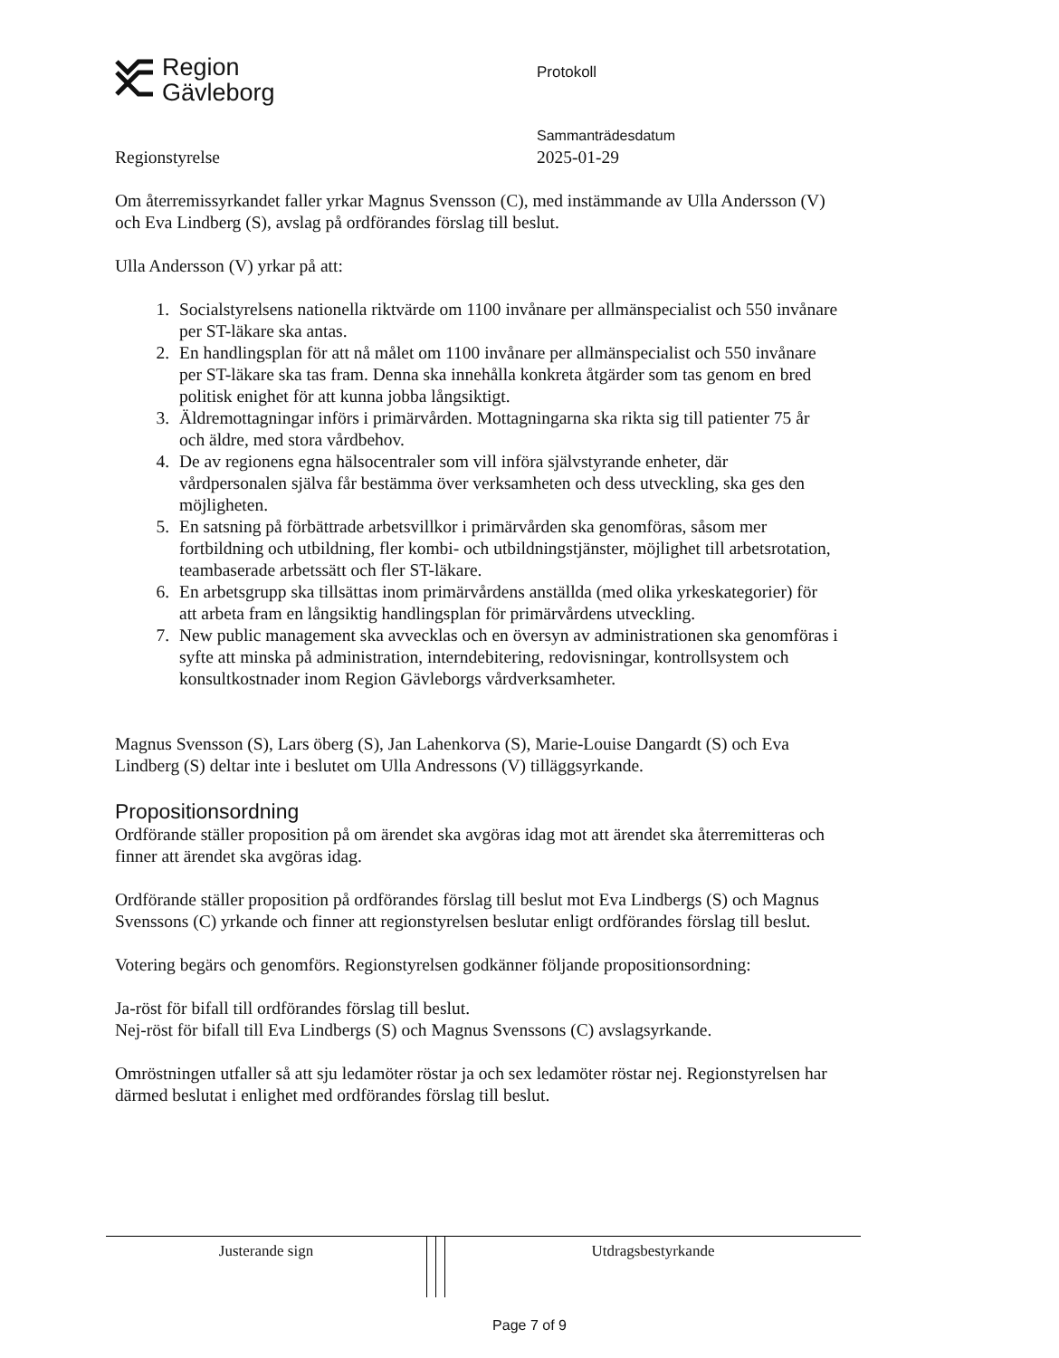Region
Gävleborg
Protokoll
Sammanträdesdatum
2025-01-29
Regionstyrelse
Om återremissyrkandet faller yrkar Magnus Svensson (C), med instämmande av Ulla Andersson (V) och Eva Lindberg (S), avslag på ordförandes förslag till beslut.
Ulla Andersson (V) yrkar på att:
1. Socialstyrelsens nationella riktvärde om 1100 invånare per allmänspecialist och 550 invånare per ST-läkare ska antas.
2. En handlingsplan för att nå målet om 1100 invånare per allmänspecialist och 550 invånare per ST-läkare ska tas fram. Denna ska innehålla konkreta åtgärder som tas genom en bred politisk enighet för att kunna jobba långsiktigt.
3. Äldremottagningar införs i primärvården. Mottagningarna ska rikta sig till patienter 75 år och äldre, med stora vårdbehov.
4. De av regionens egna hälsocentraler som vill införa självstyrande enheter, där vårdpersonalen själva får bestämma över verksamheten och dess utveckling, ska ges den möjligheten.
5. En satsning på förbättrade arbetsvillkor i primärvården ska genomföras, såsom mer fortbildning och utbildning, fler kombi- och utbildningstjänster, möjlighet till arbetsrotation, teambaserade arbetssätt och fler ST-läkare.
6. En arbetsgrupp ska tillsättas inom primärvårdens anställda (med olika yrkeskategorier) för att arbeta fram en långsiktig handlingsplan för primärvårdens utveckling.
7. New public management ska avvecklas och en översyn av administrationen ska genomföras i syfte att minska på administration, interndebitering, redovisningar, kontrollsystem och konsultkostnader inom Region Gävleborgs vårdverksamheter.
Magnus Svensson (S), Lars öberg (S), Jan Lahenkorva (S), Marie-Louise Dangardt (S) och Eva Lindberg (S) deltar inte i beslutet om Ulla Andressons (V) tilläggsyrkande.
Propositionsordning
Ordförande ställer proposition på om ärendet ska avgöras idag mot att ärendet ska återremitteras och finner att ärendet ska avgöras idag.
Ordförande ställer proposition på ordförandes förslag till beslut mot Eva Lindbergs (S) och Magnus Svenssons (C) yrkande och finner att regionstyrelsen beslutar enligt ordförandes förslag till beslut.
Votering begärs och genomförs. Regionstyrelsen godkänner följande propositionsordning:
Ja-röst för bifall till ordförandes förslag till beslut.
Nej-röst för bifall till Eva Lindbergs (S) och Magnus Svenssons (C) avslagsyrkande.
Omröstningen utfaller så att sju ledamöter röstar ja och sex ledamöter röstar nej. Regionstyrelsen har därmed beslutat i enlighet med ordförandes förslag till beslut.
| Justerande sign | | | Utdragsbestyrkande |
Page 7 of 9